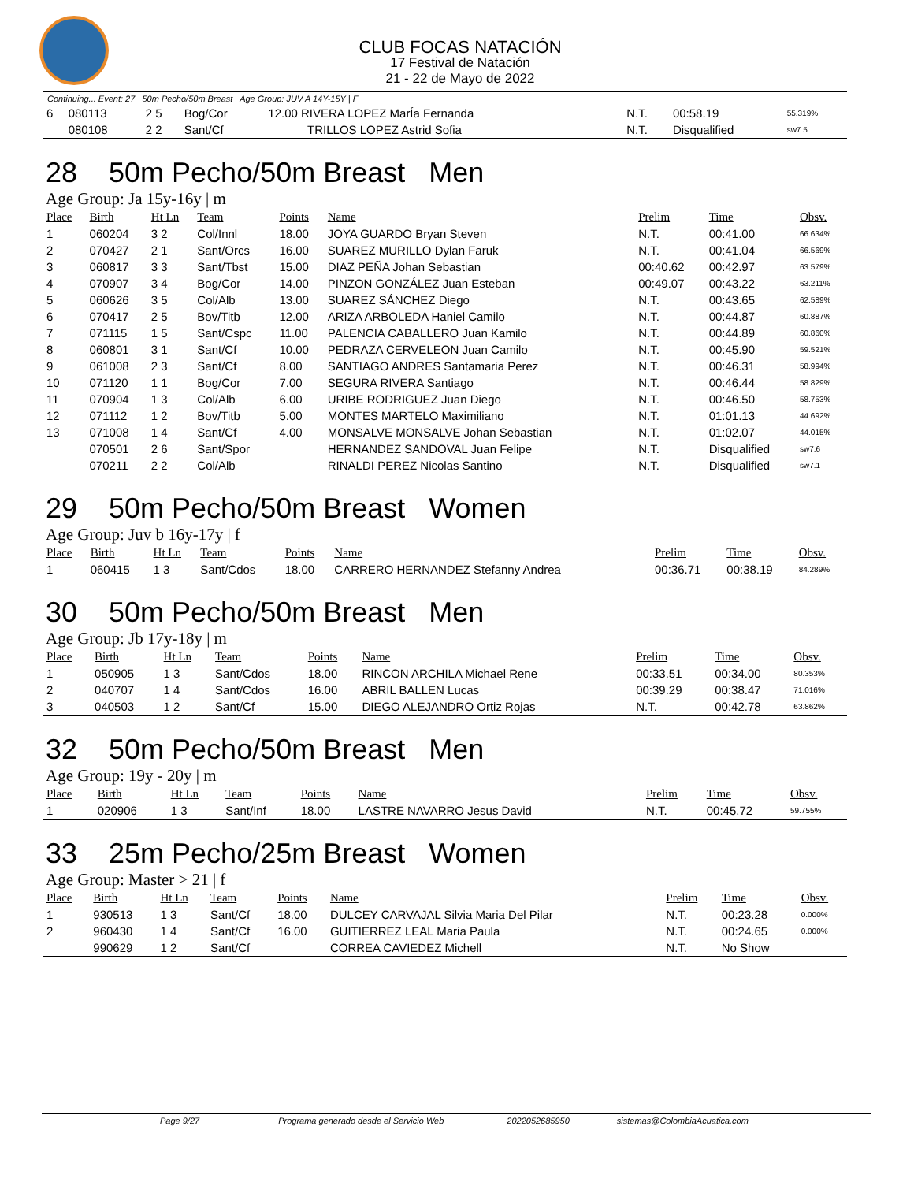CLUB FOCAS NATACIÓN
17 Festival de Natación
21 - 22 de Mayo de 2022
Continuing... Event: 27 50m Pecho/50m Breast Age Group: JUV A 14Y-15Y | F
| 6 | 080113 | 2 5 | Bog/Cor | 12.00 RIVERA LOPEZ MarÍa Fernanda | N.T. | 00:58.19 | 55.319% |
| | 080108 | 2 2 | Sant/Cf | TRILLOS LOPEZ Astrid Sofia | N.T. | Disqualified | sw7.5 |
28 50m Pecho/50m Breast Men
Age Group: Ja 15y-16y | m
| Place | Birth | Ht Ln | Team | Points | Name | Prelim | Time | Obsv. |
| --- | --- | --- | --- | --- | --- | --- | --- | --- |
| 1 | 060204 | 3 2 | Col/Innl | 18.00 | JOYA GUARDO Bryan Steven | N.T. | 00:41.00 | 66.634% |
| 2 | 070427 | 2 1 | Sant/Orcs | 16.00 | SUAREZ MURILLO Dylan Faruk | N.T. | 00:41.04 | 66.569% |
| 3 | 060817 | 3 3 | Sant/Tbst | 15.00 | DIAZ PEÑA Johan Sebastian | 00:40.62 | 00:42.97 | 63.579% |
| 4 | 070907 | 3 4 | Bog/Cor | 14.00 | PINZON GONZÁLEZ Juan Esteban | 00:49.07 | 00:43.22 | 63.211% |
| 5 | 060626 | 3 5 | Col/Alb | 13.00 | SUAREZ SÁNCHEZ Diego | N.T. | 00:43.65 | 62.589% |
| 6 | 070417 | 2 5 | Bov/Titb | 12.00 | ARIZA ARBOLEDA Haniel Camilo | N.T. | 00:44.87 | 60.887% |
| 7 | 071115 | 1 5 | Sant/Cspc | 11.00 | PALENCIA CABALLERO Juan Kamilo | N.T. | 00:44.89 | 60.860% |
| 8 | 060801 | 3 1 | Sant/Cf | 10.00 | PEDRAZA CERVELEON Juan Camilo | N.T. | 00:45.90 | 59.521% |
| 9 | 061008 | 2 3 | Sant/Cf | 8.00 | SANTIAGO ANDRES Santamaria Perez | N.T. | 00:46.31 | 58.994% |
| 10 | 071120 | 1 1 | Bog/Cor | 7.00 | SEGURA RIVERA Santiago | N.T. | 00:46.44 | 58.829% |
| 11 | 070904 | 1 3 | Col/Alb | 6.00 | URIBE RODRIGUEZ Juan Diego | N.T. | 00:46.50 | 58.753% |
| 12 | 071112 | 1 2 | Bov/Titb | 5.00 | MONTES MARTELO Maximiliano | N.T. | 01:01.13 | 44.692% |
| 13 | 071008 | 1 4 | Sant/Cf | 4.00 | MONSALVE MONSALVE Johan Sebastian | N.T. | 01:02.07 | 44.015% |
| | 070501 | 2 6 | Sant/Spor | | HERNANDEZ SANDOVAL Juan Felipe | N.T. | Disqualified | sw7.6 |
| | 070211 | 2 2 | Col/Alb | | RINALDI PEREZ Nicolas Santino | N.T. | Disqualified | sw7.1 |
29 50m Pecho/50m Breast Women
Age Group: Juv b 16y-17y | f
| Place | Birth | Ht Ln | Team | Points | Name | Prelim | Time | Obsv. |
| --- | --- | --- | --- | --- | --- | --- | --- | --- |
| 1 | 060415 | 1 3 | Sant/Cdos | 18.00 | CARRERO HERNANDEZ Stefanny Andrea | 00:36.71 | 00:38.19 | 84.289% |
30 50m Pecho/50m Breast Men
Age Group: Jb 17y-18y | m
| Place | Birth | Ht Ln | Team | Points | Name | Prelim | Time | Obsv. |
| --- | --- | --- | --- | --- | --- | --- | --- | --- |
| 1 | 050905 | 1 3 | Sant/Cdos | 18.00 | RINCON ARCHILA Michael Rene | 00:33.51 | 00:34.00 | 80.353% |
| 2 | 040707 | 1 4 | Sant/Cdos | 16.00 | ABRIL BALLEN Lucas | 00:39.29 | 00:38.47 | 71.016% |
| 3 | 040503 | 1 2 | Sant/Cf | 15.00 | DIEGO ALEJANDRO Ortiz Rojas | N.T. | 00:42.78 | 63.862% |
32 50m Pecho/50m Breast Men
Age Group: 19y - 20y | m
| Place | Birth | Ht Ln | Team | Points | Name | Prelim | Time | Obsv. |
| --- | --- | --- | --- | --- | --- | --- | --- | --- |
| 1 | 020906 | 1 3 | Sant/Inf | 18.00 | LASTRE NAVARRO Jesus David | N.T. | 00:45.72 | 59.755% |
33 25m Pecho/25m Breast Women
Age Group: Master > 21 | f
| Place | Birth | Ht Ln | Team | Points | Name | Prelim | Time | Obsv. |
| --- | --- | --- | --- | --- | --- | --- | --- | --- |
| 1 | 930513 | 1 3 | Sant/Cf | 18.00 | DULCEY CARVAJAL Silvia Maria Del Pilar | N.T. | 00:23.28 | 0.000% |
| 2 | 960430 | 1 4 | Sant/Cf | 16.00 | GUITIERREZ LEAL Maria Paula | N.T. | 00:24.65 | 0.000% |
| | 990629 | 1 2 | Sant/Cf | | CORREA CAVIEDEZ Michell | N.T. | No Show | |
Page 9/27 Programa generado desde el Servicio Web 2022052685950 sistemas@ColombiaAcuatica.com